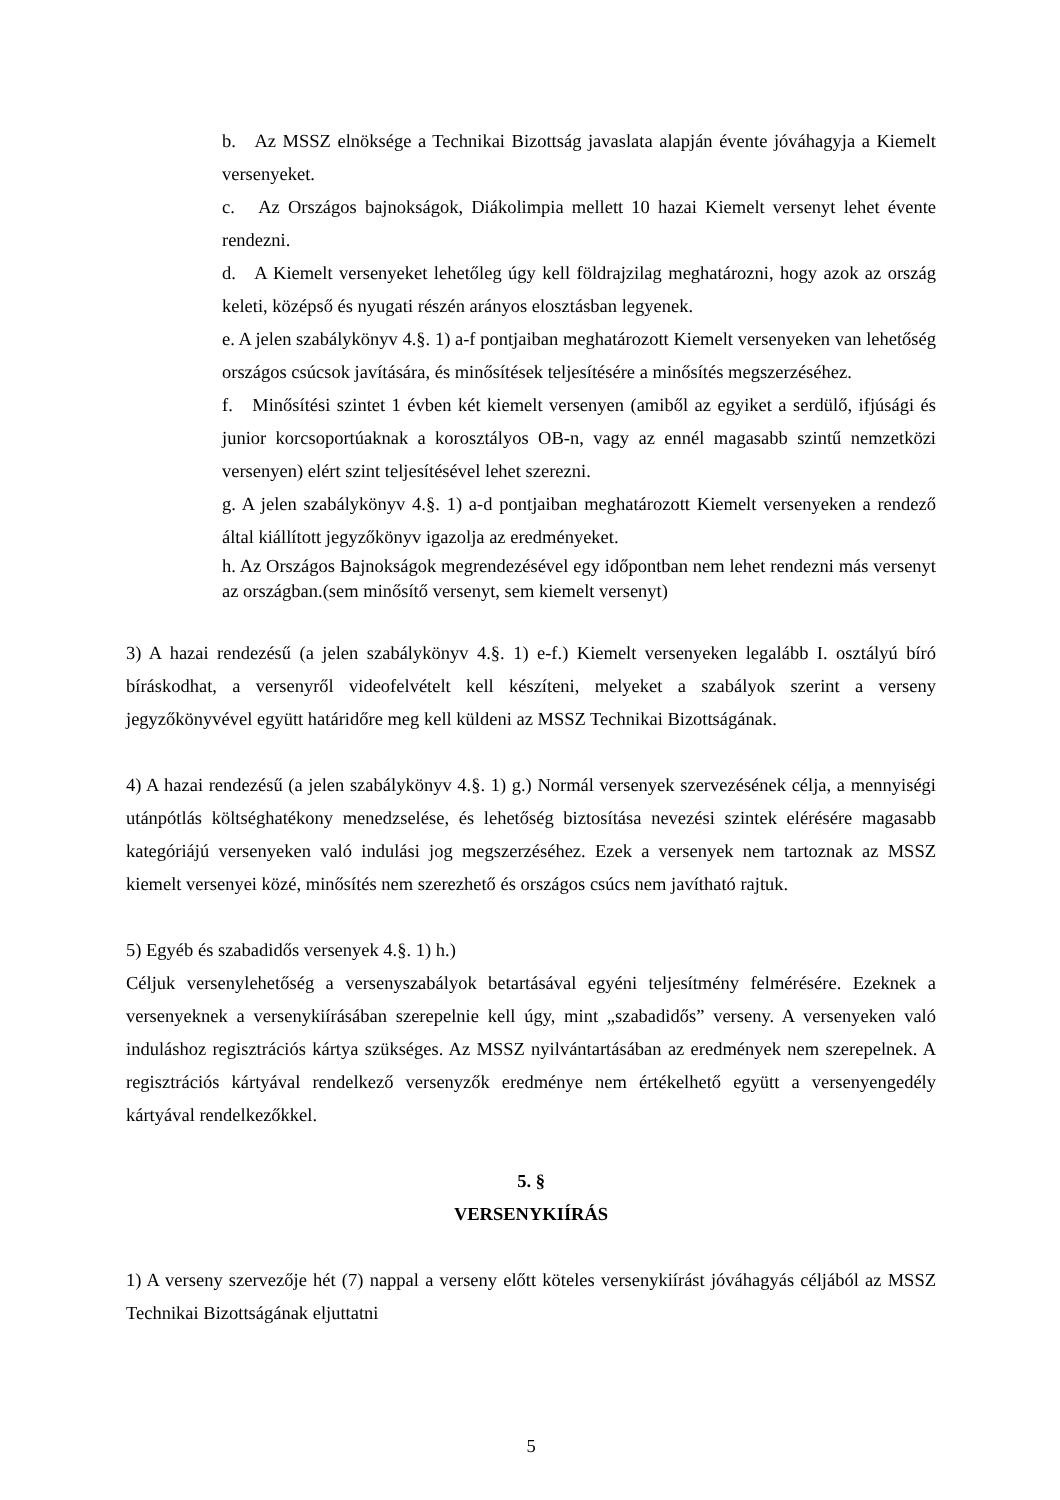b. Az MSSZ elnöksége a Technikai Bizottság javaslata alapján évente jóváhagyja a Kiemelt versenyeket.
c. Az Országos bajnokságok, Diákolimpia mellett 10 hazai Kiemelt versenyt lehet évente rendezni.
d. A Kiemelt versenyeket lehetőleg úgy kell földrajzilag meghatározni, hogy azok az ország keleti, középső és nyugati részén arányos elosztásban legyenek.
e. A jelen szabálykönyv 4.§. 1) a-f pontjaiban meghatározott Kiemelt versenyeken van lehetőség országos csúcsok javítására, és minősítések teljesítésére a minősítés megszerzéséhez.
f. Minősítési szintet 1 évben két kiemelt versenyen (amiből az egyiket a serdülő, ifjúsági és junior korcsoportúaknak a korosztályos OB-n, vagy az ennél magasabb szintű nemzetközi versenyen) elért szint teljesítésével lehet szerezni.
g. A jelen szabálykönyv 4.§. 1) a-d pontjaiban meghatározott Kiemelt versenyeken a rendező által kiállított jegyzőkönyv igazolja az eredményeket.
h. Az Országos Bajnokságok megrendezésével egy időpontban nem lehet rendezni más versenyt az országban.(sem minősítő versenyt, sem kiemelt versenyt)
3) A hazai rendezésű (a jelen szabálykönyv 4.§. 1) e-f.) Kiemelt versenyeken legalább I. osztályú bíró bíráskodhat, a versenyről videofelvételt kell készíteni, melyeket a szabályok szerint a verseny jegyzőkönyvével együtt határidőre meg kell küldeni az MSSZ Technikai Bizottságának.
4) A hazai rendezésű (a jelen szabálykönyv 4.§. 1) g.) Normál versenyek szervezésének célja, a mennyiségi utánpótlás költséghatékony menedzselése, és lehetőség biztosítása nevezési szintek elérésére magasabb kategóriájú versenyeken való indulási jog megszerzéséhez. Ezek a versenyek nem tartoznak az MSSZ kiemelt versenyei közé, minősítés nem szerezhető és országos csúcs nem javítható rajtuk.
5) Egyéb és szabadidős versenyek 4.§. 1) h.)
Céljuk versenylehetőség a versenyszabályok betartásával egyéni teljesítmény felmérésére. Ezeknek a versenyeknek a versenykiírásában szerepelnie kell úgy, mint „szabadidős” verseny. A versenyeken való induláshoz regisztrációs kártya szükséges. Az MSSZ nyilvántartásában az eredmények nem szerepelnek. A regisztrációs kártyával rendelkező versenyzők eredménye nem értékelhető együtt a versenyengedély kártyával rendelkezőkkel.
5. §
VERSENYKIÍRÁS
1) A verseny szervezője hét (7) nappal a verseny előtt köteles versenykiírást jóváhagyás céljából az MSSZ Technikai Bizottságának eljuttatni
5